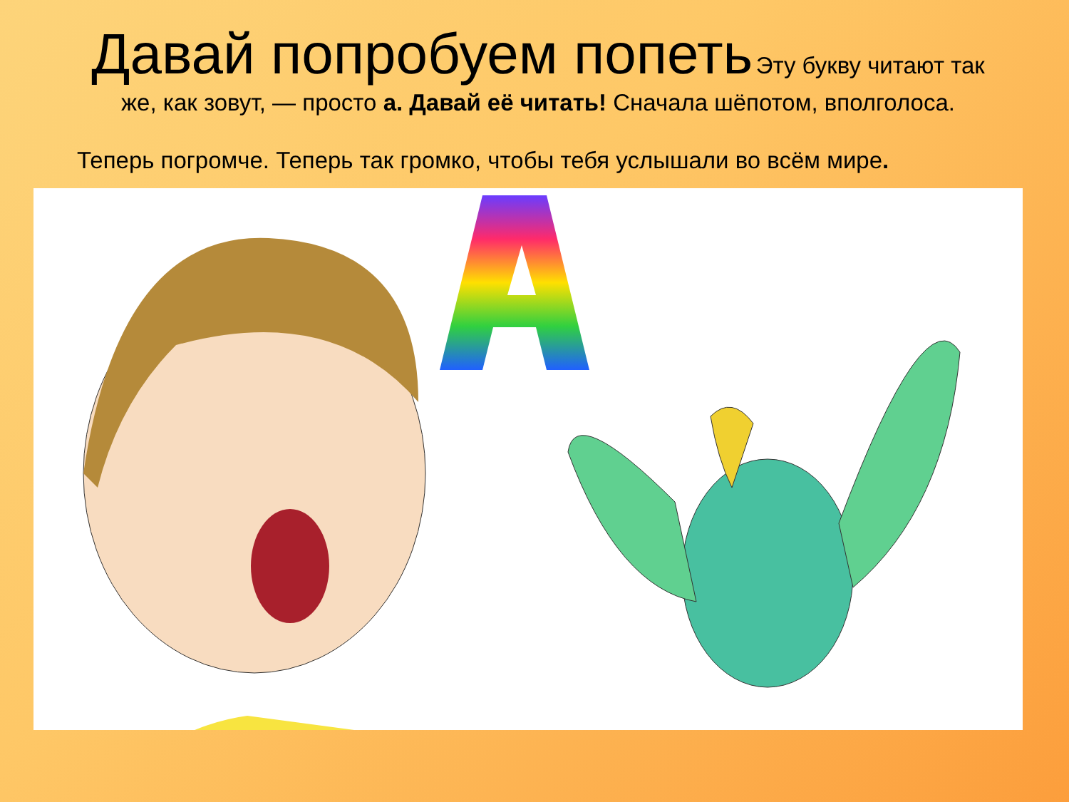Давай попробуем попеть Эту букву читают так же, как зовут, — просто а. Давай её читать! Сначала шёпотом, вполголоса.
Теперь погромче. Теперь так громко, чтобы тебя услышали во всём мире.